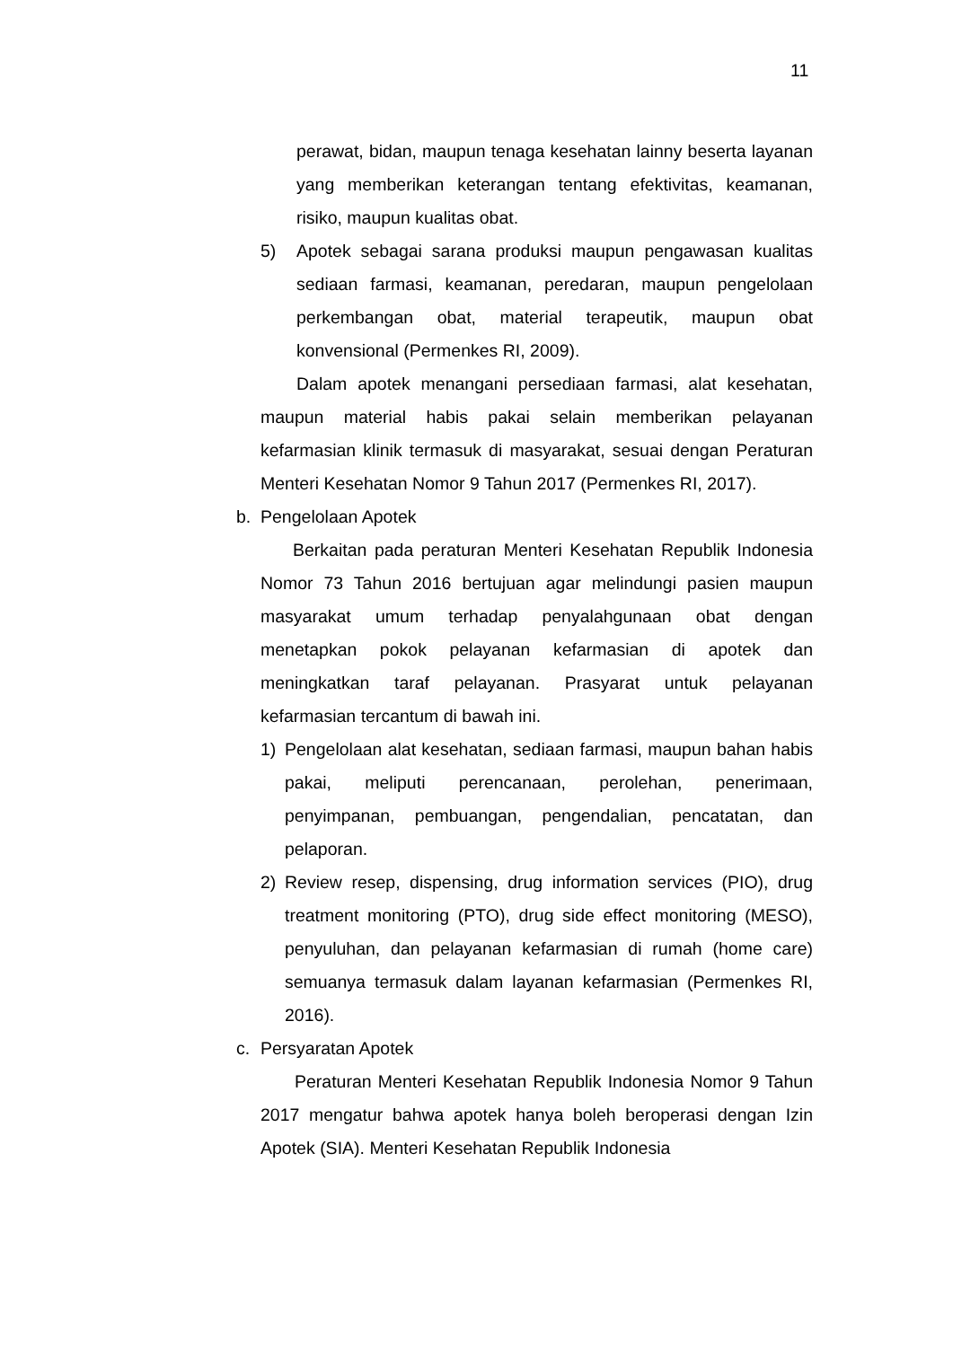11
perawat, bidan, maupun tenaga kesehatan lainny beserta layanan yang memberikan keterangan tentang efektivitas, keamanan, risiko, maupun kualitas obat.
5) Apotek sebagai sarana produksi maupun pengawasan kualitas sediaan farmasi, keamanan, peredaran, maupun pengelolaan perkembangan obat, material terapeutik, maupun obat konvensional (Permenkes RI, 2009).
Dalam apotek menangani persediaan farmasi, alat kesehatan, maupun material habis pakai selain memberikan pelayanan kefarmasian klinik termasuk di masyarakat, sesuai dengan Peraturan Menteri Kesehatan Nomor 9 Tahun 2017 (Permenkes RI, 2017).
b. Pengelolaan Apotek
Berkaitan pada peraturan Menteri Kesehatan Republik Indonesia Nomor 73 Tahun 2016 bertujuan agar melindungi pasien maupun masyarakat umum terhadap penyalahgunaan obat dengan menetapkan pokok pelayanan kefarmasian di apotek dan meningkatkan taraf pelayanan. Prasyarat untuk pelayanan kefarmasian tercantum di bawah ini.
1) Pengelolaan alat kesehatan, sediaan farmasi, maupun bahan habis pakai, meliputi perencanaan, perolehan, penerimaan, penyimpanan, pembuangan, pengendalian, pencatatan, dan pelaporan.
2) Review resep, dispensing, drug information services (PIO), drug treatment monitoring (PTO), drug side effect monitoring (MESO), penyuluhan, dan pelayanan kefarmasian di rumah (home care) semuanya termasuk dalam layanan kefarmasian (Permenkes RI, 2016).
c. Persyaratan Apotek
Peraturan Menteri Kesehatan Republik Indonesia Nomor 9 Tahun 2017 mengatur bahwa apotek hanya boleh beroperasi dengan Izin Apotek (SIA). Menteri Kesehatan Republik Indonesia